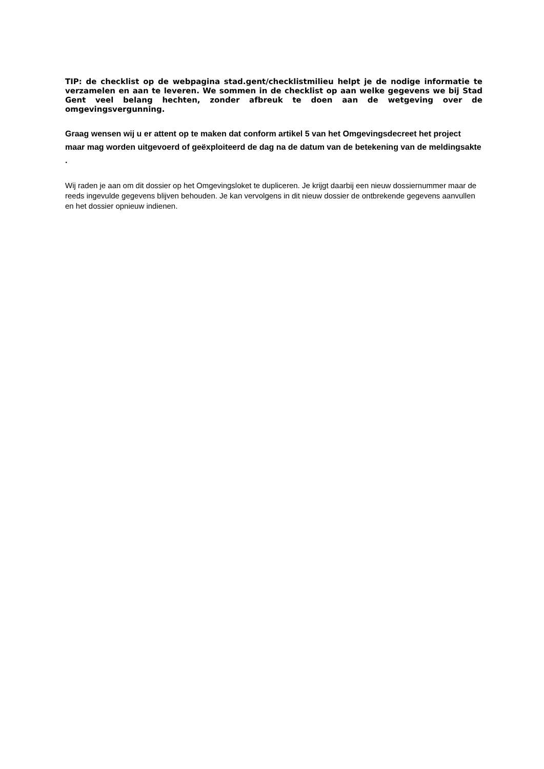TIP: de checklist op de webpagina stad.gent/checklistmilieu helpt je de nodige informatie te verzamelen en aan te leveren. We sommen in de checklist op aan welke gegevens we bij Stad Gent veel belang hechten, zonder afbreuk te doen aan de wetgeving over de omgevingsvergunning.
Graag wensen wij u er attent op te maken dat conform artikel 5 van het Omgevingsdecreet het project maar mag worden uitgevoerd of geëxploiteerd de dag na de datum van de betekening van de meldingsakte .
Wij raden je aan om dit dossier op het Omgevingsloket te dupliceren. Je krijgt daarbij een nieuw dossiernummer maar de reeds ingevulde gegevens blijven behouden. Je kan vervolgens in dit nieuw dossier de ontbrekende gegevens aanvullen en het dossier opnieuw indienen.